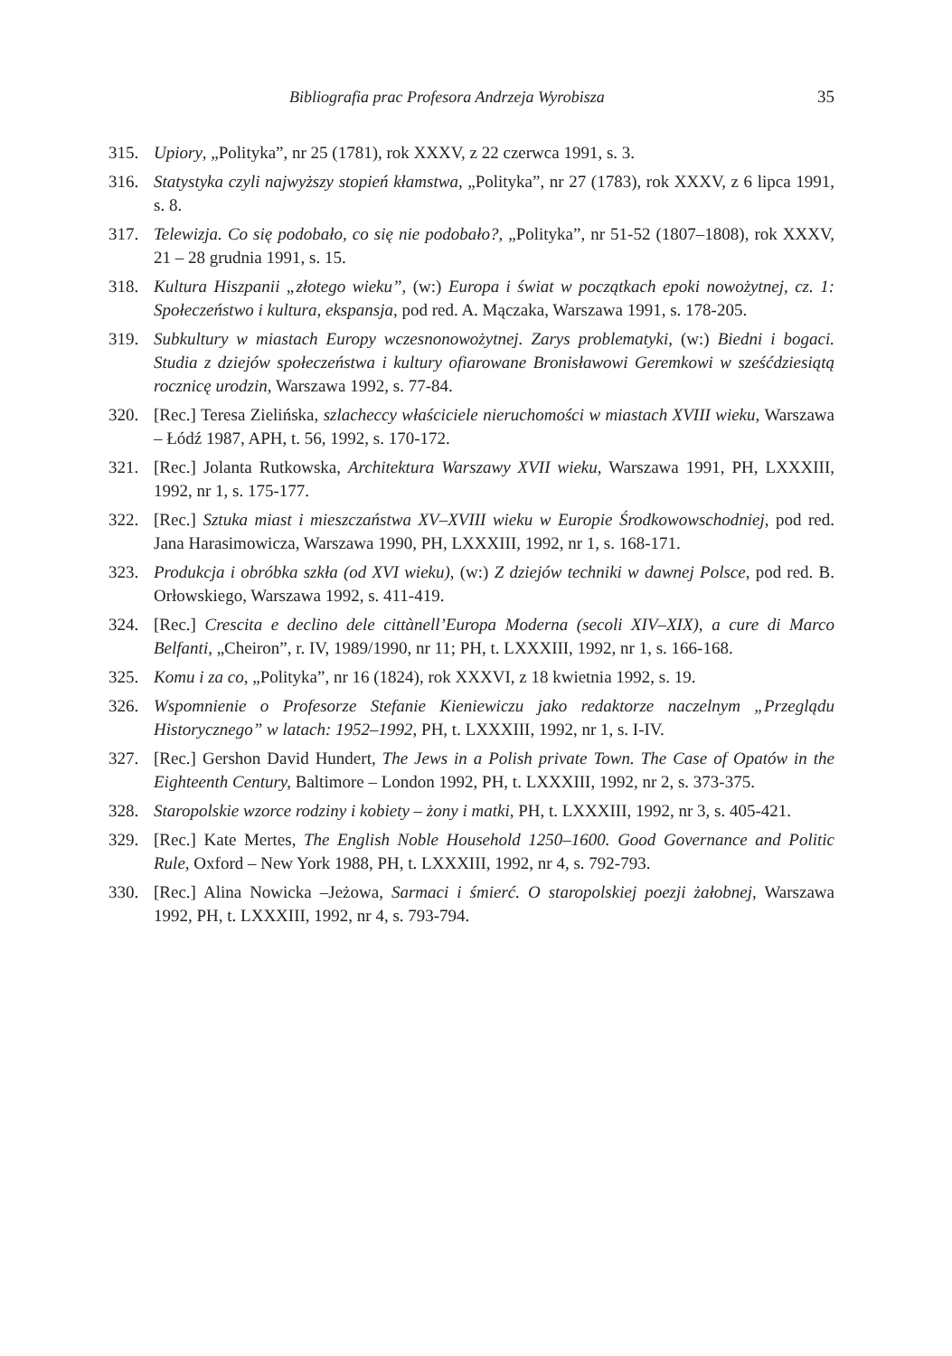Bibliografia prac Profesora Andrzeja Wyrobisza 35
315. Upiory, „Polityka”, nr 25 (1781), rok XXXV, z 22 czerwca 1991, s. 3.
316. Statystyka czyli najwyższy stopień kłamstwa, „Polityka”, nr 27 (1783), rok XXXV, z 6 lipca 1991, s. 8.
317. Telewizja. Co się podobało, co się nie podobało?, „Polityka”, nr 51-52 (1807–1808), rok XXXV, 21 – 28 grudnia 1991, s. 15.
318. Kultura Hiszpanii „złotego wieku”, (w:) Europa i świat w początkach epoki nowożytnej, cz. 1: Społeczeństwo i kultura, ekspansja, pod red. A. Mączaka, Warszawa 1991, s. 178-205.
319. Subkultury w miastach Europy wczesnonowożytnej. Zarys problematyki, (w:) Biedni i bogaci. Studia z dziejów społeczeństwa i kultury ofiarowane Bronisławowi Geremkowi w sześćdziesiątą rocznicę urodzin, Warszawa 1992, s. 77-84.
320. [Rec.] Teresa Zielińska, szlacheccy właściciele nieruchomości w miastach XVIII wieku, Warszawa – Łódź 1987, APH, t. 56, 1992, s. 170-172.
321. [Rec.] Jolanta Rutkowska, Architektura Warszawy XVII wieku, Warszawa 1991, PH, LXXXIII, 1992, nr 1, s. 175-177.
322. [Rec.] Sztuka miast i mieszczaństwa XV–XVIII wieku w Europie Środkowowschodniej, pod red. Jana Harasimowicza, Warszawa 1990, PH, LXXXIII, 1992, nr 1, s. 168-171.
323. Produkcja i obróbka szkła (od XVI wieku), (w:) Z dziejów techniki w dawnej Polsce, pod red. B. Orłowskiego, Warszawa 1992, s. 411-419.
324. [Rec.] Crescita e declino dele cittànell’Europa Moderna (secoli XIV–XIX), a cure di Marco Belfanti, „Cheiron”, r. IV, 1989/1990, nr 11; PH, t. LXXXIII, 1992, nr 1, s. 166-168.
325. Komu i za co, „Polityka”, nr 16 (1824), rok XXXVI, z 18 kwietnia 1992, s. 19.
326. Wspomnienie o Profesorze Stefanie Kieniewiczu jako redaktorze naczelnym „Przeglądu Historycznego” w latach: 1952–1992, PH, t. LXXXIII, 1992, nr 1, s. I-IV.
327. [Rec.] Gershon David Hundert, The Jews in a Polish private Town. The Case of Opatów in the Eighteenth Century, Baltimore – London 1992, PH, t. LXXXIII, 1992, nr 2, s. 373-375.
328. Staropolskie wzorce rodziny i kobiety – żony i matki, PH, t. LXXXIII, 1992, nr 3, s. 405-421.
329. [Rec.] Kate Mertes, The English Noble Household 1250–1600. Good Governance and Politic Rule, Oxford – New York 1988, PH, t. LXXXIII, 1992, nr 4, s. 792-793.
330. [Rec.] Alina Nowicka –Jeżowa, Sarmaci i śmierć. O staropolskiej poezji żałobnej, Warszawa 1992, PH, t. LXXXIII, 1992, nr 4, s. 793-794.